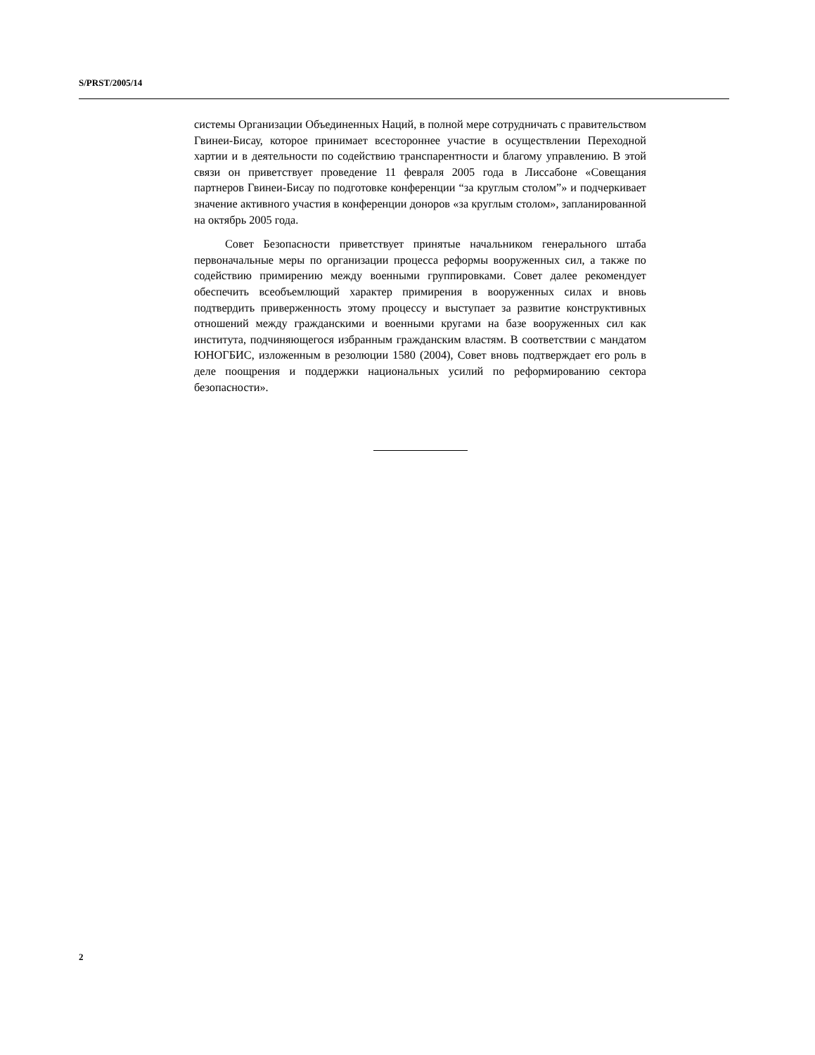S/PRST/2005/14
системы Организации Объединенных Наций, в полной мере сотрудничать с правительством Гвинеи-Бисау, которое принимает всестороннее участие в осуществлении Переходной хартии и в деятельности по содействию транспарентности и благому управлению. В этой связи он приветствует проведение 11 февраля 2005 года в Лиссабоне «Совещания партнеров Гвинеи-Бисау по подготовке конференции “за круглым столом”» и подчеркивает значение активного участия в конференции доноров «за круглым столом», запланированной на октябрь 2005 года.
Совет Безопасности приветствует принятые начальником генерального штаба первоначальные меры по организации процесса реформы вооруженных сил, а также по содействию примирению между военными группировками. Совет далее рекомендует обеспечить всеобъемлющий характер примирения в вооруженных силах и вновь подтвердить приверженность этому процессу и выступает за развитие конструктивных отношений между гражданскими и военными кругами на базе вооруженных сил как института, подчиняющегося избранным гражданским властям. В соответствии с мандатом ЮНОГБИС, изложенным в резолюции 1580 (2004), Совет вновь подтверждает его роль в деле поощрения и поддержки национальных усилий по реформированию сектора безопасности».
2